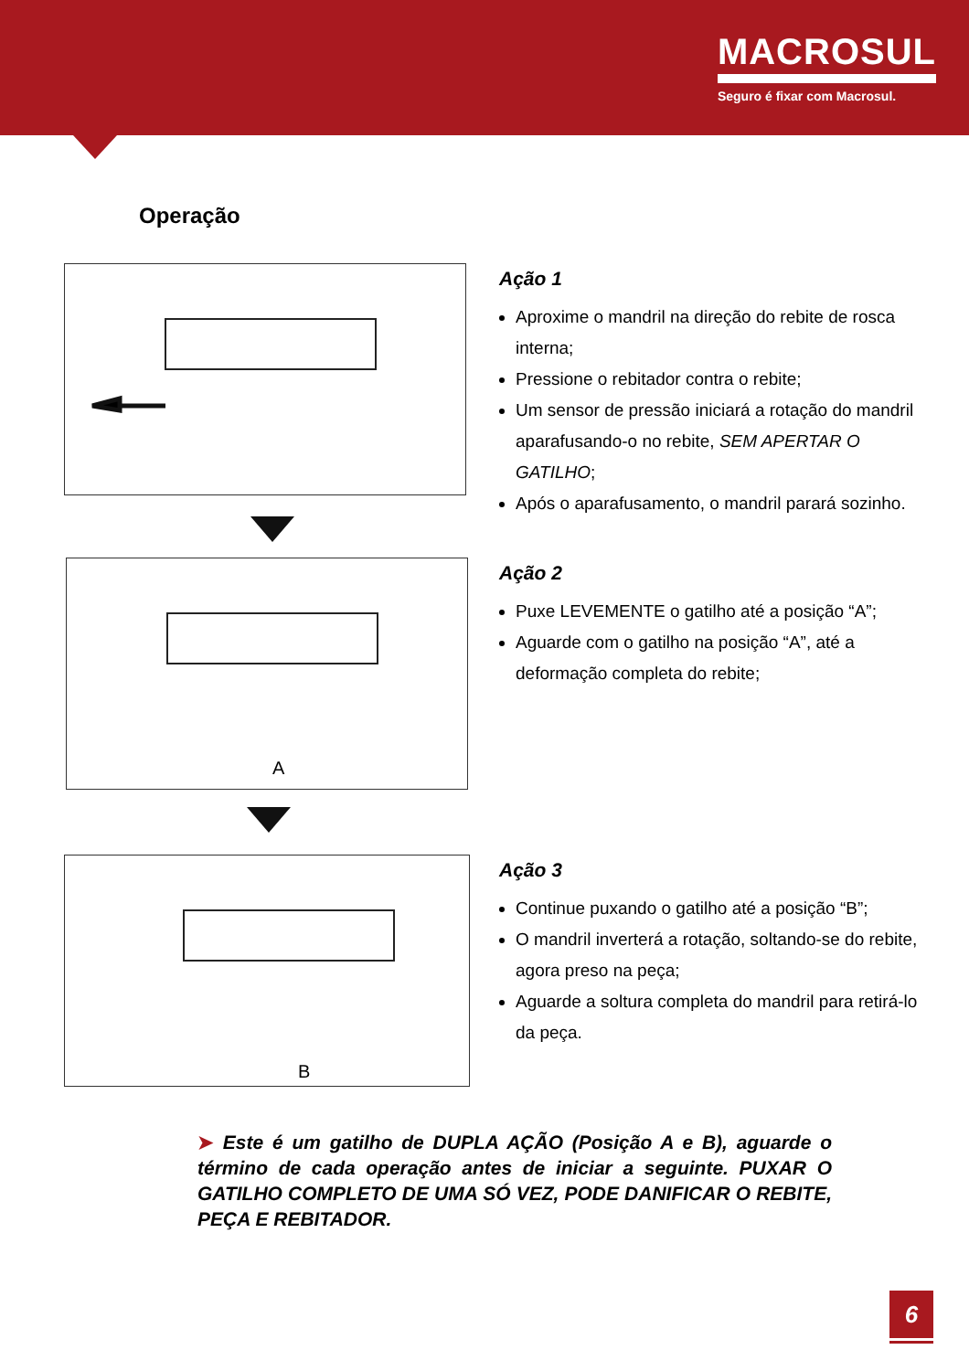MACROSUL
Seguro é fixar com Macrosul.
Operação
Ação 1
Aproxime o mandril na direção do rebite de rosca interna;
Pressione o rebitador contra o rebite;
Um sensor de pressão iniciará a rotação do mandril aparafusando-o no rebite, SEM APERTAR O GATILHO;
Após o aparafusamento, o mandril parará sozinho.
A
Ação 2
Puxe LEVEMENTE o gatilho até a posição “A”;
Aguarde com o gatilho na posição “A”, até a deformação completa do rebite;
B
Ação 3
Continue puxando o gatilho até a posição “B”;
O mandril inverterá a rotação, soltando-se do rebite, agora preso na peça;
Aguarde a soltura completa do mandril para retirá-lo da peça.
➤ Este é um gatilho de DUPLA AÇÃO (Posição A e B), aguarde o término de cada operação antes de iniciar a seguinte. PUXAR O GATILHO COMPLETO DE UMA SÓ VEZ, PODE DANIFICAR O REBITE, PEÇA E REBITADOR.
6